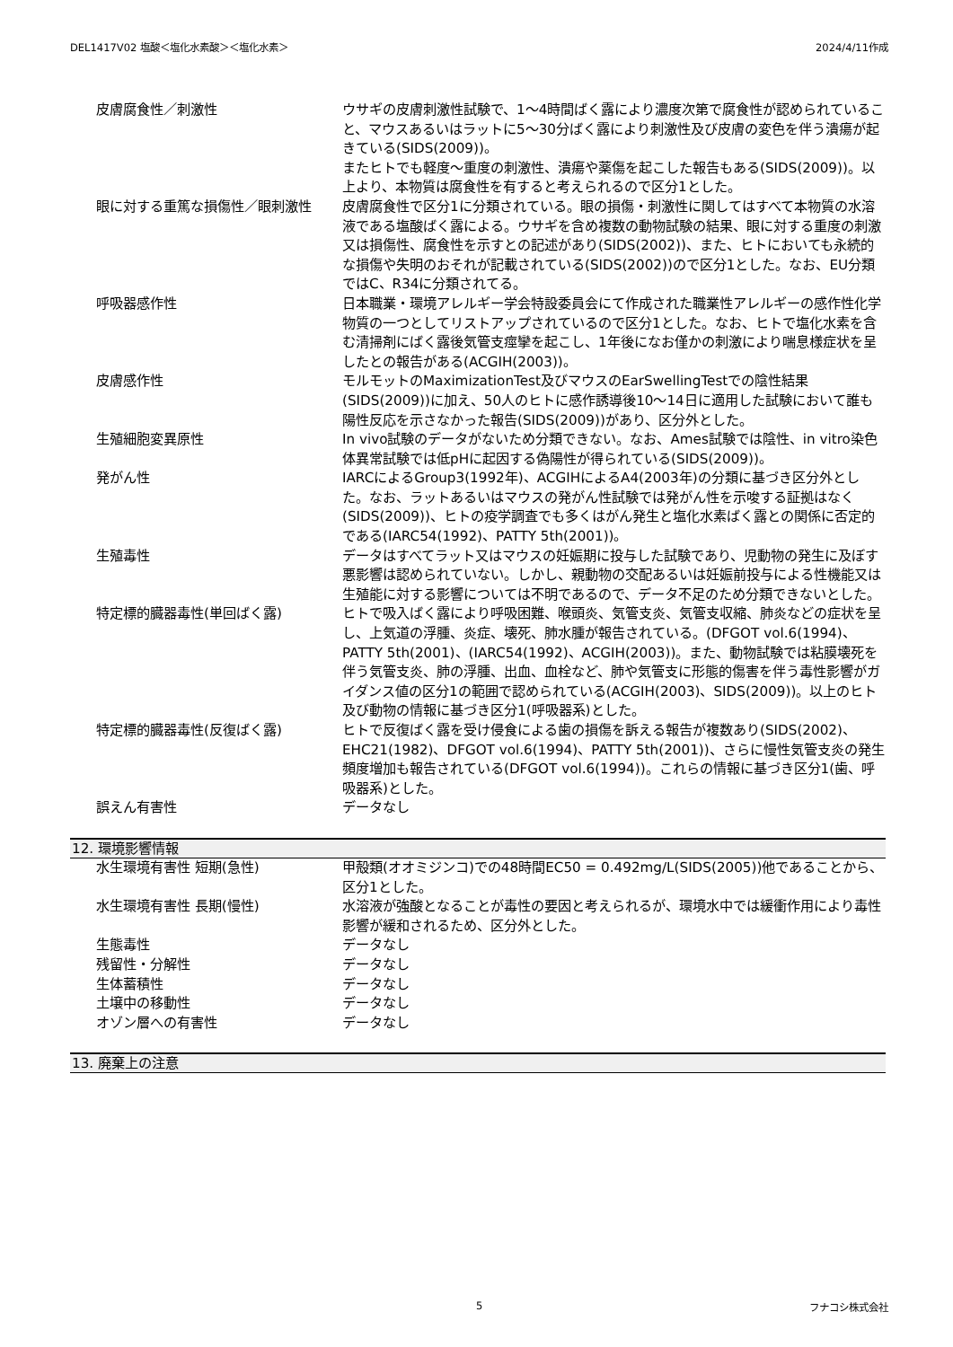DEL1417V02 塩酸＜塩化水素酸＞＜塩化水素＞ 2024/4/11作成
| 皮膚腐食性／刺激性 | ウサギの皮膚刺激性試験で、1～4時間ばく露により濃度次第で腐食性が認められていること、マウスあるいはラットに5～30分ばく露により刺激性及び皮膚の変色を伴う潰瘍が起きている(SIDS(2009))。 またヒトでも軽度～重度の刺激性、潰瘍や薬傷を起こした報告もある(SIDS(2009))。以上より、本物質は腐食性を有すると考えられるので区分1とした。 |
| 眼に対する重篤な損傷性／眼刺激性 | 皮膚腐食性で区分1に分類されている。眼の損傷・刺激性に関してはすべて本物質の水溶液である塩酸ばく露による。ウサギを含め複数の動物試験の結果、眼に対する重度の刺激又は損傷性、腐食性を示すとの記述があり(SIDS(2002))、また、ヒトにおいても永続的な損傷や失明のおそれが記載されている(SIDS(2002))ので区分1とした。なお、EU分類ではC、R34に分類されてる。 |
| 呼吸器感作性 | 日本職業・環境アレルギー学会特設委員会にて作成された職業性アレルギーの感作性化学物質の一つとしてリストアップされているので区分1とした。なお、ヒトで塩化水素を含む清掃剤にばく露後気管支痙攣を起こし、1年後になお僅かの刺激により喘息様症状を呈したとの報告がある(ACGIH(2003))。 |
| 皮膚感作性 | モルモットのMaximizationTest及びマウスのEarSwellingTestでの陰性結果(SIDS(2009))に加え、50人のヒトに感作誘導後10～14日に適用した試験において誰も陽性反応を示さなかった報告(SIDS(2009))があり、区分外とした。 |
| 生殖細胞変異原性 | In vivo試験のデータがないため分類できない。なお、Ames試験では陰性、in vitro染色体異常試験では低pHに起因する偽陽性が得られている(SIDS(2009))。 |
| 発がん性 | IARCによるGroup3(1992年)、ACGIHによるA4(2003年)の分類に基づき区分外とした。なお、ラットあるいはマウスの発がん性試験では発がん性を示唆する証拠はなく(SIDS(2009))、ヒトの疫学調査でも多くはがん発生と塩化水素ばく露との関係に否定的である(IARC54(1992)、PATTY 5th(2001))。 |
| 生殖毒性 | データはすべてラット又はマウスの妊娠期に投与した試験であり、児動物の発生に及ぼす悪影響は認められていない。しかし、親動物の交配あるいは妊娠前投与による性機能又は生殖能に対する影響については不明であるので、データ不足のため分類できないとした。 |
| 特定標的臓器毒性(単回ばく露) | ヒトで吸入ばく露により呼吸困難、喉頭炎、気管支炎、気管支収縮、肺炎などの症状を呈し、上気道の浮腫、炎症、壊死、肺水腫が報告されている。(DFGOT vol.6(1994)、PATTY 5th(2001)、(IARC54(1992)、ACGIH(2003))。また、動物試験では粘膜壊死を伴う気管支炎、肺の浮腫、出血、血栓など、肺や気管支に形態的傷害を伴う毒性影響がガイダンス値の区分1の範囲で認められている(ACGIH(2003)、SIDS(2009))。以上のヒト及び動物の情報に基づき区分1(呼吸器系)とした。 |
| 特定標的臓器毒性(反復ばく露) | ヒトで反復ばく露を受け侵食による歯の損傷を訴える報告が複数あり(SIDS(2002)、EHC21(1982)、DFGOT vol.6(1994)、PATTY 5th(2001))、さらに慢性気管支炎の発生頻度増加も報告されている(DFGOT vol.6(1994))。これらの情報に基づき区分1(歯、呼吸器系)とした。 |
| 誤えん有害性 | データなし |
12. 環境影響情報
| 水生環境有害性 短期(急性) | 甲殻類(オオミジンコ)での48時間EC50 = 0.492mg/L(SIDS(2005))他であることから、区分1とした。 |
| 水生環境有害性 長期(慢性) | 水溶液が強酸となることが毒性の要因と考えられるが、環境水中では緩衝作用により毒性影響が緩和されるため、区分外とした。 |
| 生態毒性 | データなし |
| 残留性・分解性 | データなし |
| 生体蓄積性 | データなし |
| 土壌中の移動性 | データなし |
| オゾン層への有害性 | データなし |
13. 廃棄上の注意
5 フナコシ株式会社